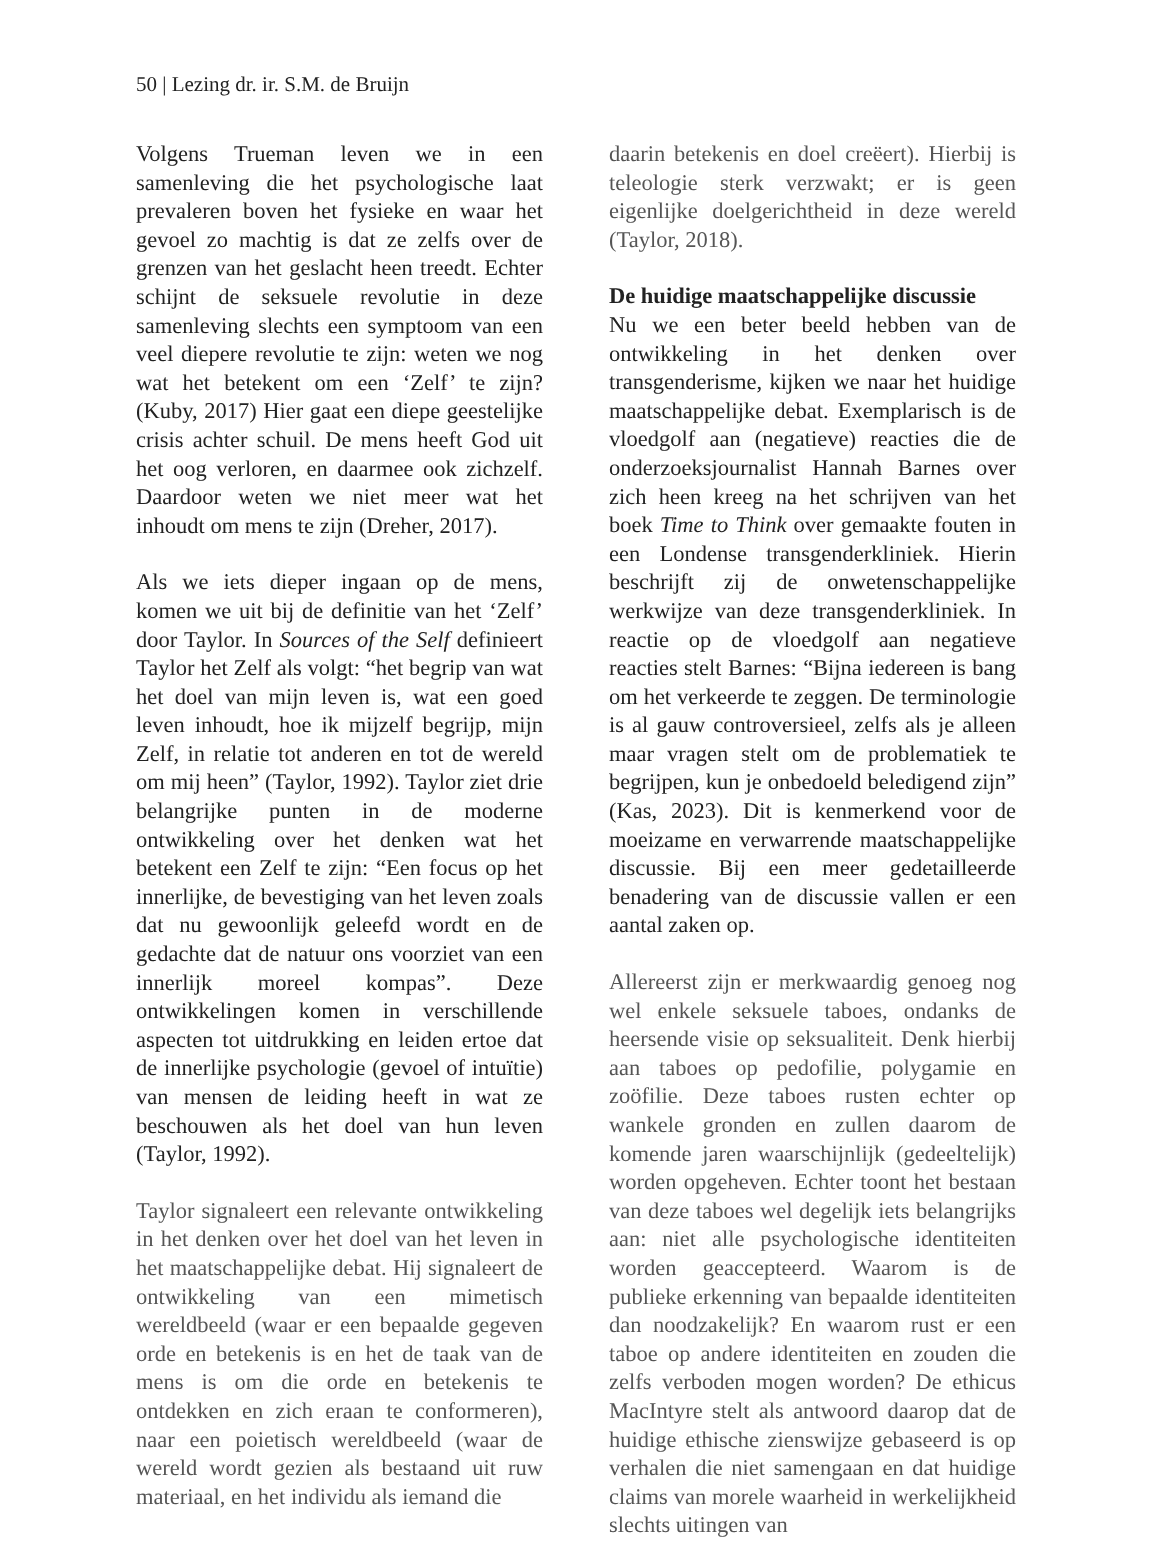50 | Lezing dr. ir. S.M. de Bruijn
Volgens Trueman leven we in een samenleving die het psychologische laat prevaleren boven het fysieke en waar het gevoel zo machtig is dat ze zelfs over de grenzen van het geslacht heen treedt. Echter schijnt de seksuele revolutie in deze samenleving slechts een symptoom van een veel diepere revolutie te zijn: weten we nog wat het betekent om een ‘Zelf’ te zijn? (Kuby, 2017) Hier gaat een diepe geestelijke crisis achter schuil. De mens heeft God uit het oog verloren, en daarmee ook zichzelf. Daardoor weten we niet meer wat het inhoudt om mens te zijn (Dreher, 2017).
Als we iets dieper ingaan op de mens, komen we uit bij de definitie van het ‘Zelf’ door Taylor. In Sources of the Self definieert Taylor het Zelf als volgt: “het begrip van wat het doel van mijn leven is, wat een goed leven inhoudt, hoe ik mijzelf begrijp, mijn Zelf, in relatie tot anderen en tot de wereld om mij heen” (Taylor, 1992). Taylor ziet drie belangrijke punten in de moderne ontwikkeling over het denken wat het betekent een Zelf te zijn: “Een focus op het innerlijke, de bevestiging van het leven zoals dat nu gewoonlijk geleefd wordt en de gedachte dat de natuur ons voorziet van een innerlijk moreel kompas”. Deze ontwikkelingen komen in verschillende aspecten tot uitdrukking en leiden ertoe dat de innerlijke psychologie (gevoel of intuïtie) van mensen de leiding heeft in wat ze beschouwen als het doel van hun leven (Taylor, 1992).
Taylor signaleert een relevante ontwikkeling in het denken over het doel van het leven in het maatschappelijke debat. Hij signaleert de ontwikkeling van een mimetisch wereldbeeld (waar er een bepaalde gegeven orde en betekenis is en het de taak van de mens is om die orde en betekenis te ontdekken en zich eraan te conformeren), naar een poietisch wereldbeeld (waar de wereld wordt gezien als bestaand uit ruw materiaal, en het individu als iemand die
daarin betekenis en doel creëert). Hierbij is teleologie sterk verzwakt; er is geen eigenlijke doelgerichtheid in deze wereld (Taylor, 2018).
De huidige maatschappelijke discussie
Nu we een beter beeld hebben van de ontwikkeling in het denken over transgenderisme, kijken we naar het huidige maatschappelijke debat. Exemplarisch is de vloedgolf aan (negatieve) reacties die de onderzoeksjournalist Hannah Barnes over zich heen kreeg na het schrijven van het boek Time to Think over gemaakte fouten in een Londense transgenderkliniek. Hierin beschrijft zij de onwetenschappelijke werkwijze van deze transgenderkliniek. In reactie op de vloedgolf aan negatieve reacties stelt Barnes: “Bijna iedereen is bang om het verkeerde te zeggen. De terminologie is al gauw controversieel, zelfs als je alleen maar vragen stelt om de problematiek te begrijpen, kun je onbedoeld beledigend zijn” (Kas, 2023). Dit is kenmerkend voor de moeizame en verwarrende maatschappelijke discussie. Bij een meer gedetailleerde benadering van de discussie vallen er een aantal zaken op.
Allereerst zijn er merkwaardig genoeg nog wel enkele seksuele taboes, ondanks de heersende visie op seksualiteit. Denk hierbij aan taboes op pedofilie, polygamie en zoöfilie. Deze taboes rusten echter op wankele gronden en zullen daarom de komende jaren waarschijnlijk (gedeeltelijk) worden opgeheven. Echter toont het bestaan van deze taboes wel degelijk iets belangrijks aan: niet alle psychologische identiteiten worden geaccepteerd. Waarom is de publieke erkenning van bepaalde identiteiten dan noodzakelijk? En waarom rust er een taboe op andere identiteiten en zouden die zelfs verboden mogen worden? De ethicus MacIntyre stelt als antwoord daarop dat de huidige ethische zienswijze gebaseerd is op verhalen die niet samengaan en dat huidige claims van morele waarheid in werkelijkheid slechts uitingen van